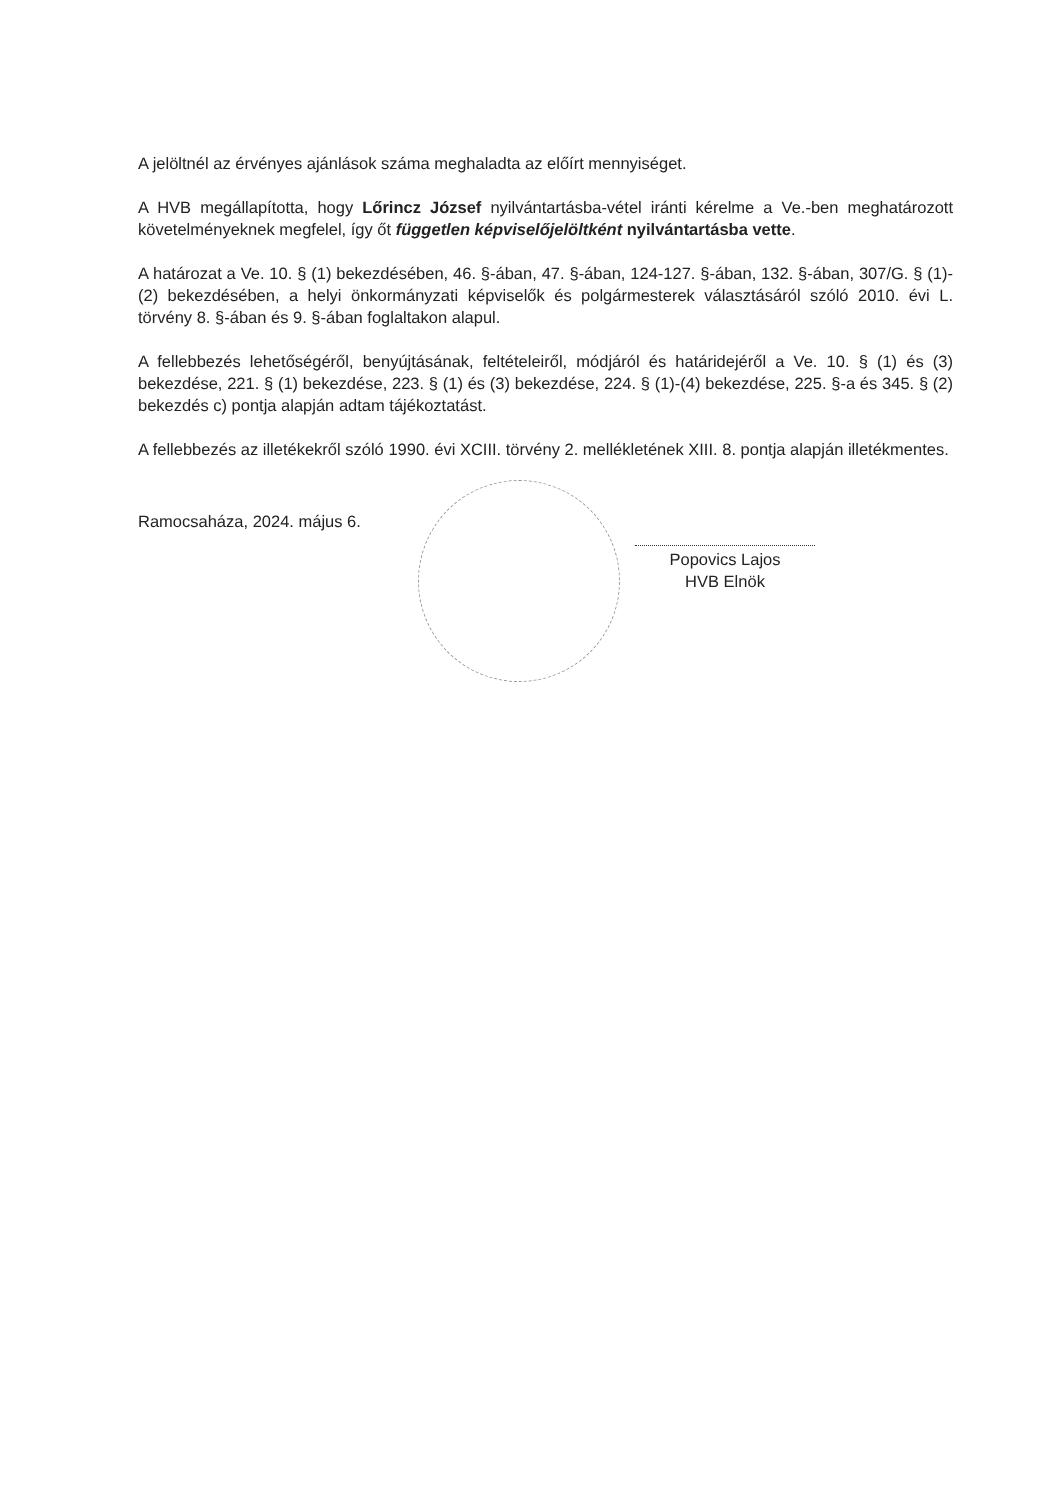A jelöltnél az érvényes ajánlások száma meghaladta az előírt mennyiséget.
A HVB megállapította, hogy Lőrincz József nyilvántartásba-vétel iránti kérelme a Ve.-ben meghatározott követelményeknek megfelel, így őt független képviselőjelöltként nyilvántartásba vette.
A határozat a Ve. 10. § (1) bekezdésében, 46. §-ában, 47. §-ában, 124-127. §-ában, 132. §-ában, 307/G. § (1)-(2) bekezdésében, a helyi önkormányzati képviselők és polgármesterek választásáról szóló 2010. évi L. törvény 8. §-ában és 9. §-ában foglaltakon alapul.
A fellebbezés lehetőségéről, benyújtásának, feltételeiről, módjáról és határidejéről a Ve. 10. § (1) és (3) bekezdése, 221. § (1) bekezdése, 223. § (1) és (3) bekezdése, 224. § (1)-(4) bekezdése, 225. §-a és 345. § (2) bekezdés c) pontja alapján adtam tájékoztatást.
A fellebbezés az illetékekről szóló 1990. évi XCIII. törvény 2. mellékletének XIII. 8. pontja alapján illetékmentes.
Ramocsaháza, 2024. május 6.
Popovics Lajos
HVB Elnök